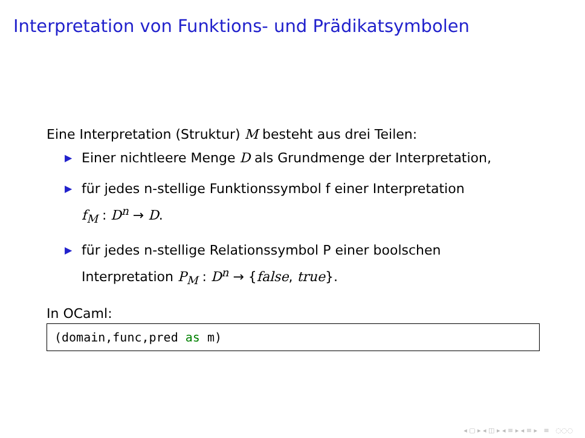Interpretation von Funktions- und Prädikatsymbolen
Eine Interpretation (Struktur) M besteht aus drei Teilen:
▶ Einer nichtleere Menge D als Grundmenge der Interpretation,
▶ für jedes n-stellige Funktionssymbol f einer Interpretation
f<sub>M</sub> : D<sup>n</sup> → D.
▶ für jedes n-stellige Relationssymbol P einer boolschen
Interpretation P<sub>M</sub> : D<sup>n</sup> → {false, true}.
In OCaml:
(domain,func,pred as m)
◂ ▢ ▸ ◂ ◫ ▸ ◂ ≡ ▸ ◂ ≡ ▸ ≡ ◌◌◌